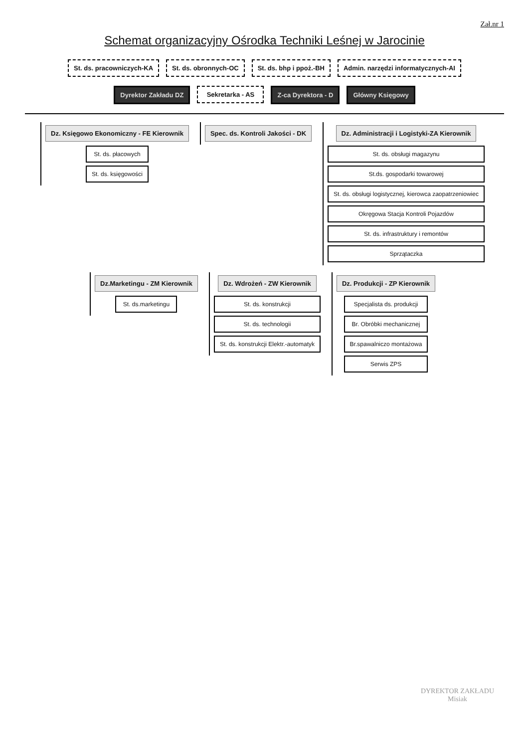Zał.nr 1
Schemat organizacyjny Ośrodka Techniki Leśnej w Jarocinie
St. ds. pracowniczych-KA
St. ds. obronnych-OC
St. ds. bhp i ppoż.-BH
Admin. narzędzi informatycznych-AI
Dyrektor Zakładu DZ
Sekretarka - AS
Z-ca Dyrektora - D
Główny Księgowy
Dz. Księgowo Ekonomiczny - FE Kierownik
St. ds. płacowych
St. ds. księgowości
Spec. ds. Kontroli Jakości - DK
Dz. Administracji i Logistyki-ZA Kierownik
St. ds. obsługi magazynu
St.ds. gospodarki towarowej
St. ds. obsługi logistycznej, kierowca zaopatrzeniowiec
Okręgowa Stacja Kontroli Pojazdów
St. ds. infrastruktury i remontów
Sprzątaczka
Dz.Marketingu - ZM Kierownik
St. ds.marketingu
Dz. Wdrożeń - ZW Kierownik
St. ds. konstrukcji
St. ds. technologii
St. ds. konstrukcji Elektr.-automatyk
Dz. Produkcji - ZP Kierownik
Specjalista ds. produkcji
Br. Obróbki mechanicznej
Br.spawalniczo montażowa
Serwis ZPS
DYREKTOR ZAKŁADU
Misiak